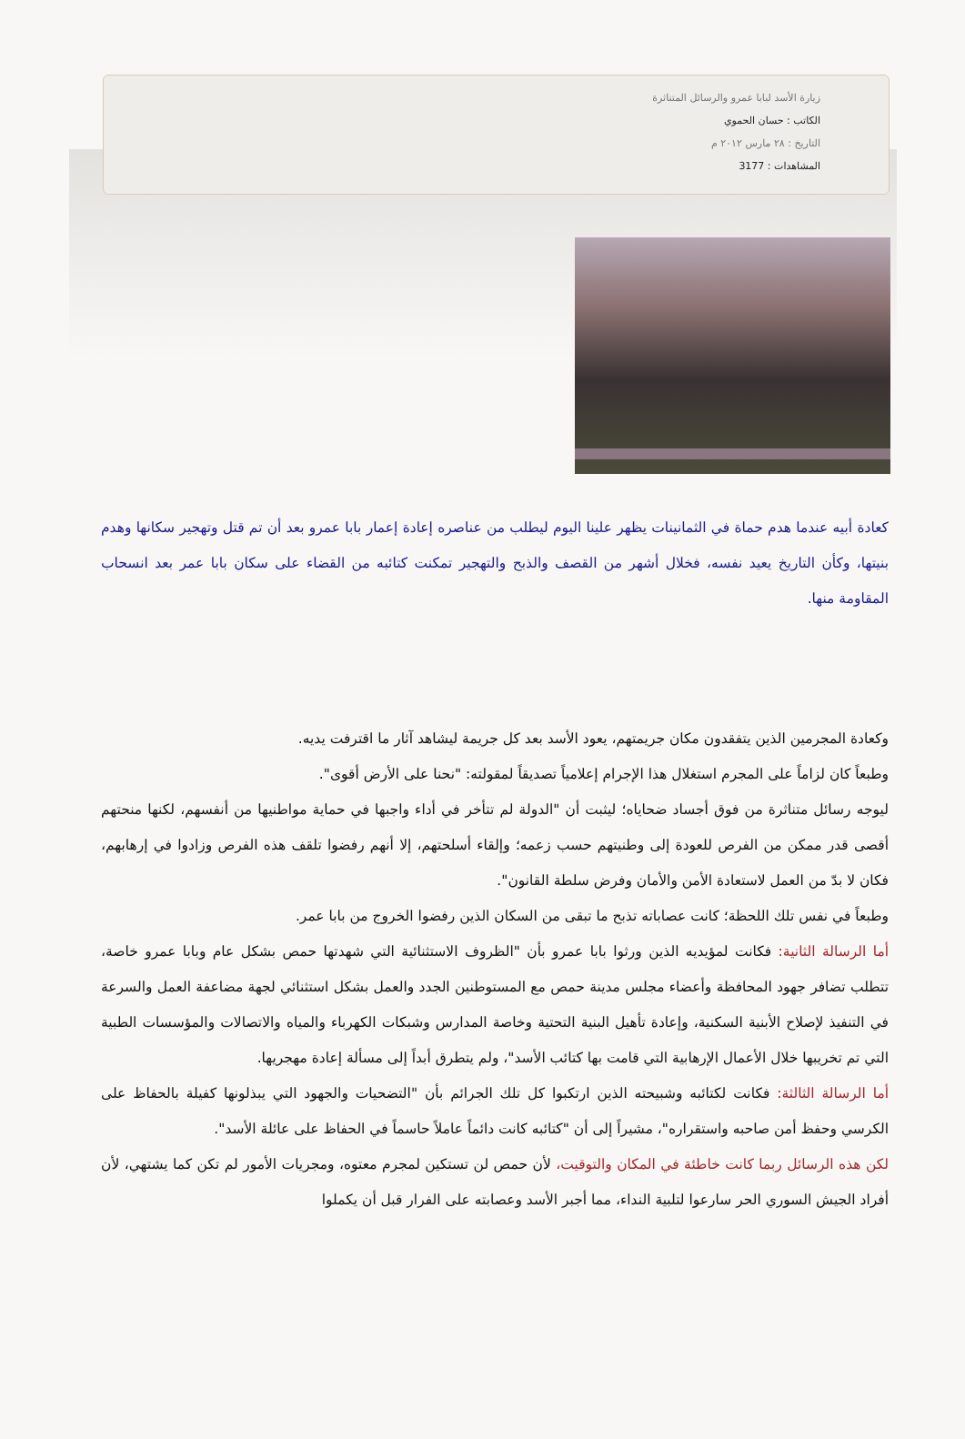زيارة الأسد لبابا عمرو والرسائل المتناثرة
الكاتب : حسان الحموي
التاريخ : ٢٨ مارس ٢٠١٢ م
المشاهدات : 3177
كعادة أبيه عندما هدم حماة في الثمانينات يظهر علينا اليوم ليطلب من عناصره إعادة إعمار بابا عمرو بعد أن تم قتل وتهجير سكانها وهدم بنيتها، وكأن التاريخ يعيد نفسه، فخلال أشهر من القصف والذبح والتهجير تمكنت كتائبه من القضاء على سكان بابا عمر بعد انسحاب المقاومة منها.
وكعادة المجرمين الذين يتفقدون مكان جريمتهم، يعود الأسد بعد كل جريمة ليشاهد آثار ما اقترفت يديه.
وطبعاً كان لزاماً على المجرم استغلال هذا الإجرام إعلامياً تصديقاً لمقولته: "نحنا على الأرض أقوى".
ليوجه رسائل متناثرة من فوق أجساد ضحاياه؛ ليثبت أن "الدولة لم تتأخر في أداء واجبها في حماية مواطنيها من أنفسهم، لكنها منحتهم أقصى قدر ممكن من الفرص للعودة إلى وطنيتهم حسب زعمه؛ وإلقاء أسلحتهم، إلا أنهم رفضوا تلقف هذه الفرص وزادوا في إرهابهم، فكان لا بدّ من العمل لاستعادة الأمن والأمان وفرض سلطة القانون".
وطبعاً في نفس تلك اللحظة؛ كانت عصاباته تذبح ما تبقى من السكان الذين رفضوا الخروج من بابا عمر.
أما الرسالة الثانية: فكانت لمؤيديه الذين ورثوا بابا عمرو بأن "الظروف الاستثنائية التي شهدتها حمص بشكل عام وبابا عمرو خاصة، تتطلب تضافر جهود المحافظة وأعضاء مجلس مدينة حمص مع المستوطنين الجدد والعمل بشكل استثنائي لجهة مضاعفة العمل والسرعة في التنفيذ لإصلاح الأبنية السكنية، وإعادة تأهيل البنية التحتية وخاصة المدارس وشبكات الكهرباء والمياه والاتصالات والمؤسسات الطبية التي تم تخريبها خلال الأعمال الإرهابية التي قامت بها كتائب الأسد"، ولم يتطرق أبداً إلى مسألة إعادة مهجريها.
أما الرسالة الثالثة: فكانت لكتائبه وشبيحته الذين ارتكبوا كل تلك الجرائم بأن "التضحيات والجهود التي يبذلونها كفيلة بالحفاظ على الكرسي وحفظ أمن صاحبه واستقراره"، مشيراً إلى أن "كتائبه كانت دائماً عاملاً حاسماً في الحفاظ على عائلة الأسد".
لكن هذه الرسائل ربما كانت خاطئة في المكان والتوقيت، لأن حمص لن تستكين لمجرم معتوه، ومجريات الأمور لم تكن كما يشتهي، لأن أفراد الجيش السوري الحر سارعوا لتلبية النداء، مما أجبر الأسد وعصابته على الفرار قبل أن يكملوا